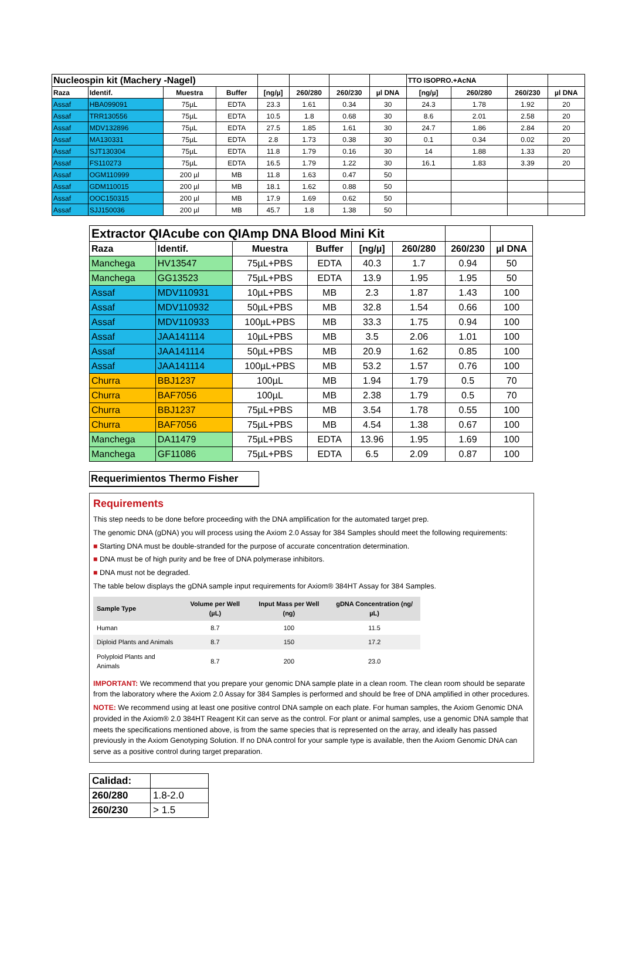| Nucleospin kit (Machery -Nagel) | | | | | | | | TTO ISOPRO.+AcNA | | | |
| Raza | Identif. | Muestra | Buffer | [ng/µ] | 260/280 | 260/230 | µl DNA | [ng/µ] | 260/280 | 260/230 | µl DNA |
| Assaf | HBA099091 | 75µL | EDTA | 23.3 | 1.61 | 0.34 | 30 | 24.3 | 1.78 | 1.92 | 20 |
| Assaf | TRR130556 | 75µL | EDTA | 10.5 | 1.8 | 0.68 | 30 | 8.6 | 2.01 | 2.58 | 20 |
| Assaf | MDV132896 | 75µL | EDTA | 27.5 | 1.85 | 1.61 | 30 | 24.7 | 1.86 | 2.84 | 20 |
| Assaf | MA130331 | 75µL | EDTA | 2.8 | 1.73 | 0.38 | 30 | 0.1 | 0.34 | 0.02 | 20 |
| Assaf | SJT130304 | 75µL | EDTA | 11.8 | 1.79 | 0.16 | 30 | 14 | 1.88 | 1.33 | 20 |
| Assaf | FS110273 | 75µL | EDTA | 16.5 | 1.79 | 1.22 | 30 | 16.1 | 1.83 | 3.39 | 20 |
| Assaf | OGM110999 | 200 µl | MB | 11.8 | 1.63 | 0.47 | 50 | | | | |
| Assaf | GDM110015 | 200 µl | MB | 18.1 | 1.62 | 0.88 | 50 | | | | |
| Assaf | OOC150315 | 200 µl | MB | 17.9 | 1.69 | 0.62 | 50 | | | | |
| Assaf | SJJ150036 | 200 µl | MB | 45.7 | 1.8 | 1.38 | 50 | | | | |
| Extractor QIAcube con QIAmp DNA Blood Mini Kit | | | | | | | |
| Raza | Identif. | Muestra | Buffer | [ng/µ] | 260/280 | 260/230 | µl DNA |
| Manchega | HV13547 | 75µL+PBS | EDTA | 40.3 | 1.7 | 0.94 | 50 |
| Manchega | GG13523 | 75µL+PBS | EDTA | 13.9 | 1.95 | 1.95 | 50 |
| Assaf | MDV110931 | 10µL+PBS | MB | 2.3 | 1.87 | 1.43 | 100 |
| Assaf | MDV110932 | 50µL+PBS | MB | 32.8 | 1.54 | 0.66 | 100 |
| Assaf | MDV110933 | 100µL+PBS | MB | 33.3 | 1.75 | 0.94 | 100 |
| Assaf | JAA141114 | 10µL+PBS | MB | 3.5 | 2.06 | 1.01 | 100 |
| Assaf | JAA141114 | 50µL+PBS | MB | 20.9 | 1.62 | 0.85 | 100 |
| Assaf | JAA141114 | 100µL+PBS | MB | 53.2 | 1.57 | 0.76 | 100 |
| Churra | BBJ1237 | 100µL | MB | 1.94 | 1.79 | 0.5 | 70 |
| Churra | BAF7056 | 100µL | MB | 2.38 | 1.79 | 0.5 | 70 |
| Churra | BBJ1237 | 75µL+PBS | MB | 3.54 | 1.78 | 0.55 | 100 |
| Churra | BAF7056 | 75µL+PBS | MB | 4.54 | 1.38 | 0.67 | 100 |
| Manchega | DA11479 | 75µL+PBS | EDTA | 13.96 | 1.95 | 1.69 | 100 |
| Manchega | GF11086 | 75µL+PBS | EDTA | 6.5 | 2.09 | 0.87 | 100 |
Requerimientos Thermo Fisher
Requirements
This step needs to be done before proceeding with the DNA amplification for the automated target prep.
The genomic DNA (gDNA) you will process using the Axiom 2.0 Assay for 384 Samples should meet the following requirements:
■ Starting DNA must be double-stranded for the purpose of accurate concentration determination.
■ DNA must be of high purity and be free of DNA polymerase inhibitors.
■ DNA must not be degraded.
The table below displays the gDNA sample input requirements for Axiom® 384HT Assay for 384 Samples.
| Sample Type | Volume per Well (µL) | Input Mass per Well (ng) | gDNA Concentration (ng/µL) |
| --- | --- | --- | --- |
| Human | 8.7 | 100 | 11.5 |
| Diploid Plants and Animals | 8.7 | 150 | 17.2 |
| Polyploid Plants and Animals | 8.7 | 200 | 23.0 |
IMPORTANT: We recommend that you prepare your genomic DNA sample plate in a clean room. The clean room should be separate from the laboratory where the Axiom 2.0 Assay for 384 Samples is performed and should be free of DNA amplified in other procedures.
NOTE: We recommend using at least one positive control DNA sample on each plate. For human samples, the Axiom Genomic DNA provided in the Axiom® 2.0 384HT Reagent Kit can serve as the control. For plant or animal samples, use a genomic DNA sample that meets the specifications mentioned above, is from the same species that is represented on the array, and ideally has passed previously in the Axiom Genotyping Solution. If no DNA control for your sample type is available, then the Axiom Genomic DNA can serve as a positive control during target preparation.
| Calidad: | |
| 260/280 | 1.8-2.0 |
| 260/230 | > 1.5 |